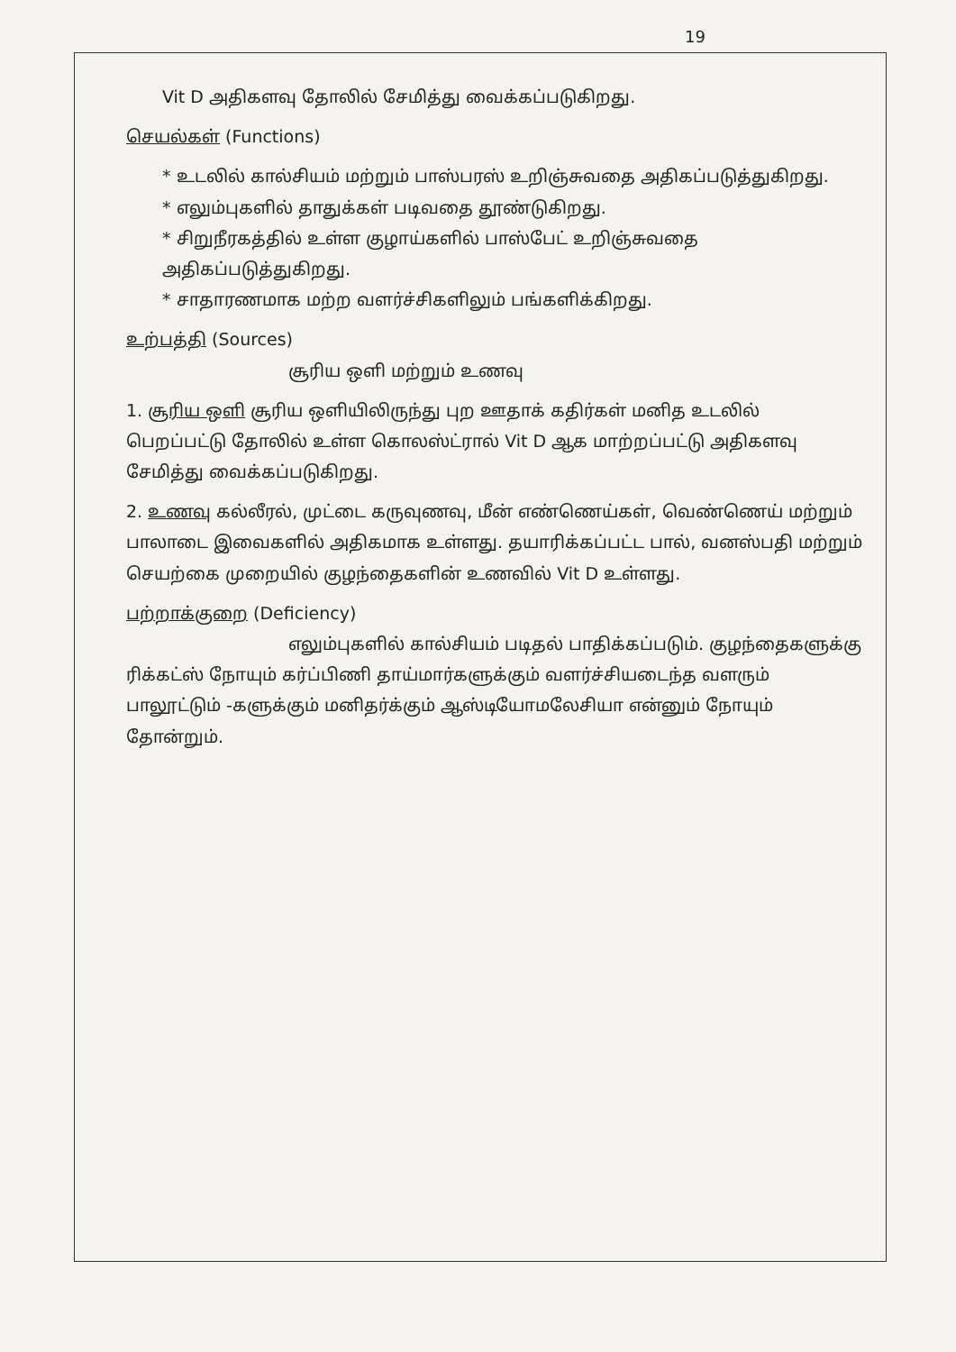19
Vit D அதிகளவு தோலில் சேமித்து வைக்கப்படுகிறது.
செயல்கள் (Functions)
* உடலில் கால்சியம் மற்றும் பாஸ்பரஸ் உறிஞ்சுவதை அதிகப்படுத்துகிறது.
* எலும்புகளில் தாதுக்கள் படிவதை தூண்டுகிறது.
* சிறுநீரகத்தில் உள்ள குழாய்களில் பாஸ்பேட் உறிஞ்சுவதை அதிகப்படுத்துகிறது.
* சாதாரணமாக மற்ற வளர்ச்சிகளிலும் பங்களிக்கிறது.
உற்பத்தி (Sources)
சூரிய ஒளி மற்றும் உணவு
1. சூரிய ஒளி சூரிய ஒளியிலிருந்து புற ஊதாக் கதிர்கள் மனித உடலில் பெறப்பட்டு தோலில் உள்ள கொலஸ்ட்ரால் Vit D ஆக மாற்றப்பட்டு அதிகளவு சேமித்து வைக்கப்படுகிறது.
2. உணவு கல்லீரல், முட்டை கருவுணவு, மீன் எண்ணெய்கள், வெண்ணெய் மற்றும் பாலாடை இவைகளில் அதிகமாக உள்ளது. தயாரிக்கப்பட்ட பால், வனஸ்பதி மற்றும் செயற்கை முறையில் குழந்தைகளின் உணவில் Vit D உள்ளது.
பற்றாக்குறை (Deficiency)
எலும்புகளில் கால்சியம் படிதல் பாதிக்கப்படும். குழந்தைகளுக்கு ரிக்கட்ஸ் நோயும் கர்ப்பிணி தாய்மார்களுக்கும் வளர்ச்சியடைந்த வளரும் பாலூட்டும் -களுக்கும் மனிதர்க்கும் ஆஸ்டியோமலேசியா என்னும் நோயும் தோன்றும்.